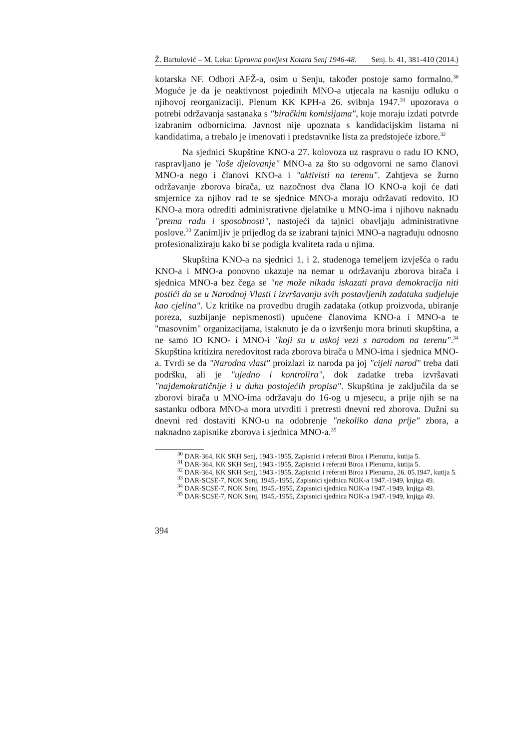Ž. Bartulović – M. Leka: Upravna povijest Kotara Senj 1946-48. Senj. b. 41, 381-410 (2014.)
kotarska NF. Odbori AFŽ-a, osim u Senju, također postoje samo formalno.<sup>30</sup> Moguće je da je neaktivnost pojedinih MNO-a utjecala na kasniju odluku o njihovoj reorganizaciji. Plenum KK KPH-a 26. svibnja 1947.<sup>31</sup> upozorava o potrebi održavanja sastanaka s "biračkim komisijama", koje moraju izdati potvrde izabranim odbornicima. Javnost nije upoznata s kandidacijskim listama ni kandidatima, a trebalo je imenovati i predstavnike lista za predstojeće izbore.<sup>32</sup>
Na sjednici Skupštine KNO-a 27. kolovoza uz raspravu o radu IO KNO, raspravljano je "loše djelovanje" MNO-a za što su odgovorni ne samo članovi MNO-a nego i članovi KNO-a i "aktivisti na terenu". Zahtjeva se žurno održavanje zborova birača, uz nazočnost dva člana IO KNO-a koji će dati smjernice za njihov rad te se sjednice MNO-a moraju održavati redovito. IO KNO-a mora odrediti administrativne djelatnike u MNO-ima i njihovu naknadu "prema radu i sposobnosti", nastojeći da tajnici obavljaju administrativne poslove.<sup>33</sup> Zanimljiv je prijedlog da se izabrani tajnici MNO-a nagrađuju odnosno profesionaliziraju kako bi se podigla kvaliteta rada u njima.
Skupština KNO-a na sjednici 1. i 2. studenoga temeljem izvješća o radu KNO-a i MNO-a ponovno ukazuje na nemar u održavanju zborova birača i sjednica MNO-a bez čega se "ne može nikada iskazati prava demokracija niti postići da se u Narodnoj Vlasti i izvršavanju svih postavljenih zadataka sudjeluje kao cjelina". Uz kritike na provedbu drugih zadataka (otkup proizvoda, ubiranje poreza, suzbijanje nepismenosti) upućene članovima KNO-a i MNO-a te "masovnim" organizacijama, istaknuto je da o izvršenju mora brinuti skupština, a ne samo IO KNO- i MNO-i "koji su u uskoj vezi s narodom na terenu".<sup>34</sup> Skupština kritizira neredovitost rada zborova birača u MNO-ima i sjednica MNO-a. Tvrdi se da "Narodna vlast" proizlazi iz naroda pa joj "cijeli narod" treba dati podršku, ali je "ujedno i kontrolira", dok zadatke treba izvršavati "najdemokratičnije i u duhu postojećih propisa". Skupština je zaključila da se zborovi birača u MNO-ima održavaju do 16-og u mjesecu, a prije njih se na sastanku odbora MNO-a mora utvrditi i pretresti dnevni red zborova. Dužni su dnevni red dostaviti KNO-u na odobrenje "nekoliko dana prije" zbora, a naknadno zapisnike zborova i sjednica MNO-a.<sup>35</sup>
<sup>30</sup> DAR-364, KK SKH Senj, 1943.-1955, Zapisnici i referati Biroa i Plenuma, kutija 5.
<sup>31</sup> DAR-364, KK SKH Senj, 1943.-1955, Zapisnici i referati Biroa i Plenuma, kutija 5.
<sup>32</sup> DAR-364, KK SKH Senj, 1943.-1955, Zapisnici i referati Biroa i Plenuma, 26. 05.1947, kutija 5.
<sup>33</sup> DAR-SCSE-7, NOK Senj, 1945.-1955, Zapisnici sjednica NOK-a 1947.-1949, knjiga 49.
<sup>34</sup> DAR-SCSE-7, NOK Senj, 1945.-1955, Zapisnici sjednica NOK-a 1947.-1949, knjiga 49.
<sup>35</sup> DAR-SCSE-7, NOK Senj, 1945.-1955, Zapisnici sjednica NOK-a 1947.-1949, knjiga 49.
394